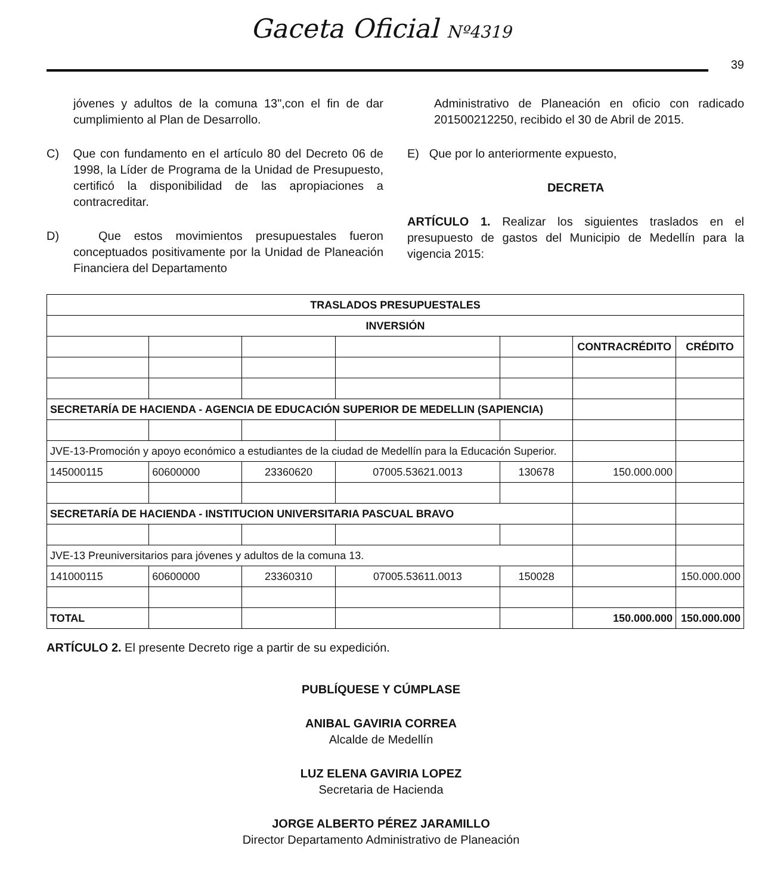Gaceta Oficial Nº4319
39
jóvenes y adultos de la comuna 13",con el fin de dar cumplimiento al Plan de Desarrollo.
C) Que con fundamento en el artículo 80 del Decreto 06 de 1998, la Líder de Programa de la Unidad de Presupuesto, certificó la disponibilidad de las apropiaciones a contracreditar.
D) Que estos movimientos presupuestales fueron conceptuados positivamente por la Unidad de Planeación Financiera del Departamento
Administrativo de Planeación en oficio con radicado 201500212250, recibido el 30 de Abril de 2015.
E) Que por lo anteriormente expuesto,
DECRETA
ARTÍCULO 1. Realizar los siguientes traslados en el presupuesto de gastos del Municipio de Medellín para la vigencia 2015:
| TRASLADOS PRESUPUESTALES | | | | | | |
| --- | --- | --- | --- | --- | --- | --- |
| INVERSIÓN | | | | | | |
| | | | | | CONTRACRÉDITO | CRÉDITO |
| SECRETARÍA DE HACIENDA - AGENCIA DE EDUCACIÓN SUPERIOR DE MEDELLIN (SAPIENCIA) | | | | | | |
| JVE-13-Promoción y apoyo económico a estudiantes de la ciudad de Medellín para la Educación Superior. | | | | | | |
| 145000115 | 60600000 | 23360620 | 07005.53621.0013 | 130678 | 150.000.000 | |
| SECRETARÍA DE HACIENDA - INSTITUCION UNIVERSITARIA PASCUAL BRAVO | | | | | | |
| JVE-13 Preuniversitarios para jóvenes y adultos de la comuna 13. | | | | | | |
| 141000115 | 60600000 | 23360310 | 07005.53611.0013 | 150028 | | 150.000.000 |
| TOTAL | | | | | 150.000.000 | 150.000.000 |
ARTÍCULO 2. El presente Decreto rige a partir de su expedición.
PUBLÍQUESE Y CÚMPLASE
ANIBAL GAVIRIA CORREA
Alcalde de Medellín
LUZ ELENA GAVIRIA LOPEZ
Secretaria de Hacienda
JORGE ALBERTO PÉREZ JARAMILLO
Director Departamento Administrativo de Planeación